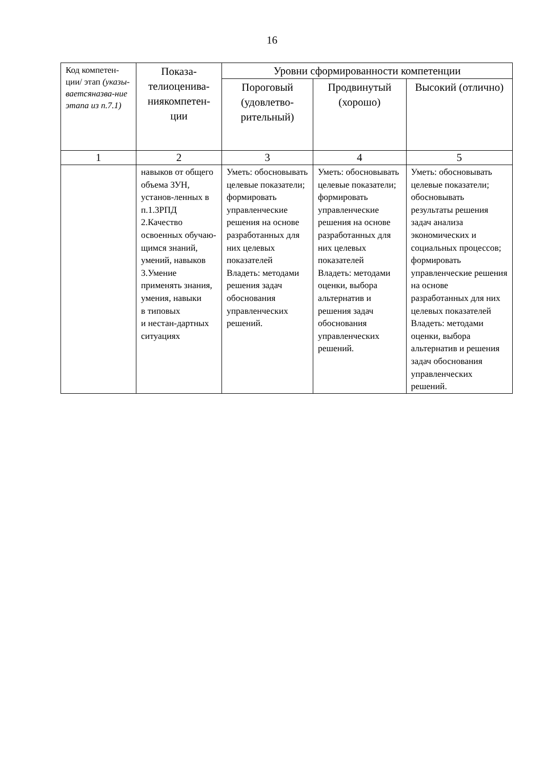16
| Код компетен-ции/ этап (указы-ваетсяназва-ние этапа из п.7.1) | Показа-телиоценива-ниякомпетен-ции | Уровни сформированности компетенции | | |
| --- | --- | --- | --- | --- |
| | | Пороговый (удовлетво-рительный) | Продвинутый (хорошо) | Высокий (отлично) |
| 1 | 2 | 3 | 4 | 5 |
| | навыков от общего объема ЗУН, установ-ленных в п.1.3РПД 2.Качество освоенных обучаю-щимся знаний, умений, навыков 3.Умение применять знания, умения, навыки в типовых и нестан-дартных ситуациях | Уметь: обосновывать целевые показатели; формировать управленческие решения на основе разработанных для них целевых показателей Владеть: методами решения задач обоснования управленческих решений. | Уметь: обосновывать целевые показатели; формировать управленческие решения на основе разработанных для них целевых показателей Владеть: методами оценки, выбора альтернатив и решения задач обоснования управленческих решений. | Уметь: обосновывать целевые показатели; обосновывать результаты решения задач анализа экономических и социальных процессов; формировать управленческие решения на основе разработанных для них целевых показателей Владеть: методами оценки, выбора альтернатив и решения задач обоснования управленческих решений. |